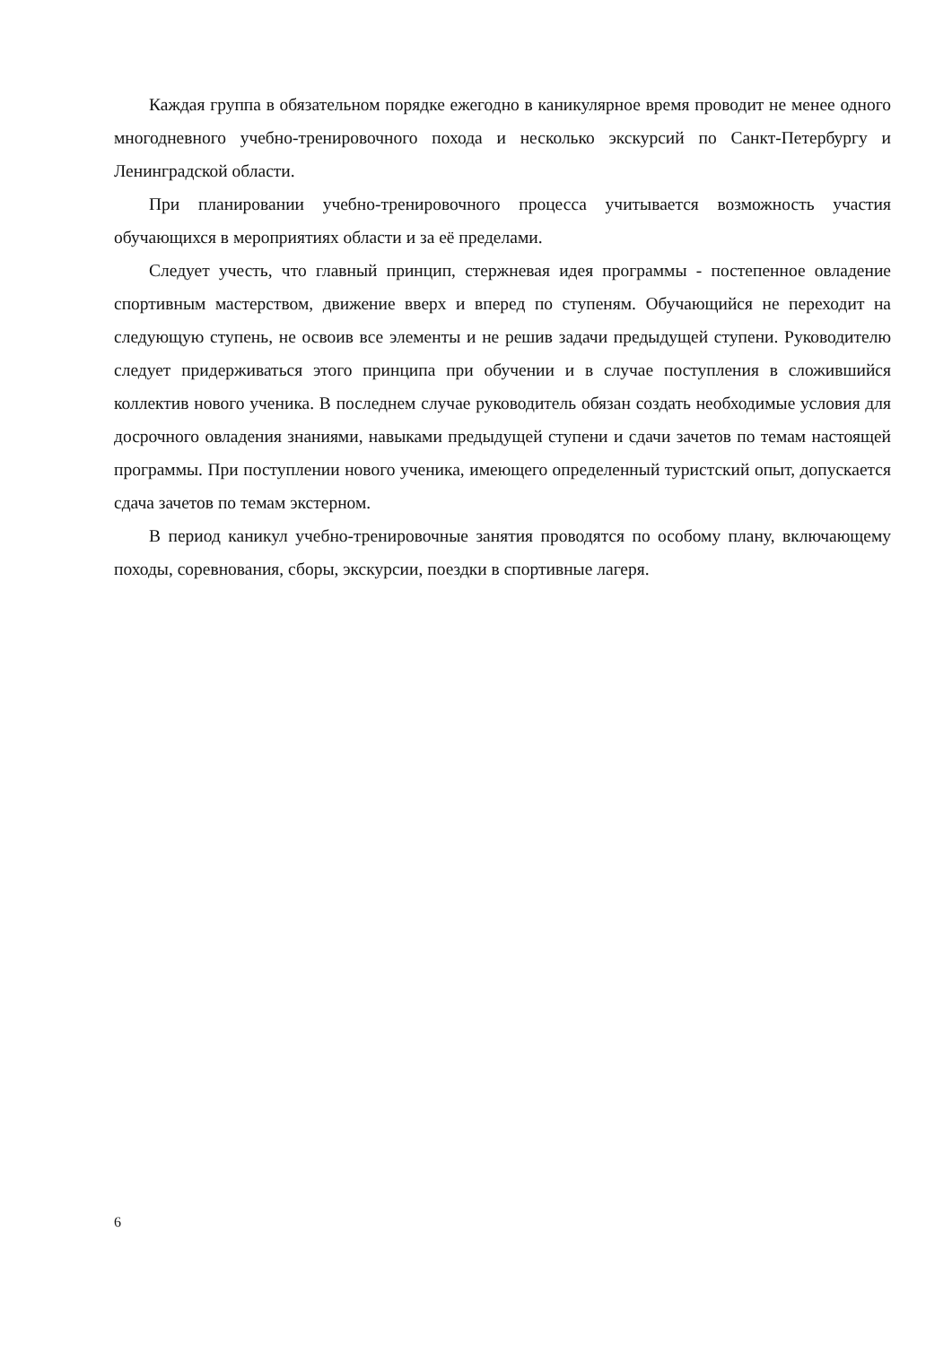Каждая группа в обязательном порядке ежегодно в каникулярное время проводит не менее одного многодневного учебно-тренировочного похода и несколько экскурсий по Санкт-Петербургу и Ленинградской области.
При планировании учебно-тренировочного процесса учитывается возможность участия обучающихся в мероприятиях области и за её пределами.
Следует учесть, что главный принцип, стержневая идея программы - постепенное овладение спортивным мастерством, движение вверх и вперед по ступеням. Обучающийся не переходит на следующую ступень, не освоив все элементы и не решив задачи предыдущей ступени. Руководителю следует придерживаться этого принципа при обучении и в случае поступления в сложившийся коллектив нового ученика. В последнем случае руководитель обязан создать необходимые условия для досрочного овладения знаниями, навыками предыдущей ступени и сдачи зачетов по темам настоящей программы. При поступлении нового ученика, имеющего определенный туристский опыт, допускается сдача зачетов по темам экстерном.
В период каникул учебно-тренировочные занятия проводятся по особому плану, включающему походы, соревнования, сборы, экскурсии, поездки в спортивные лагеря.
6